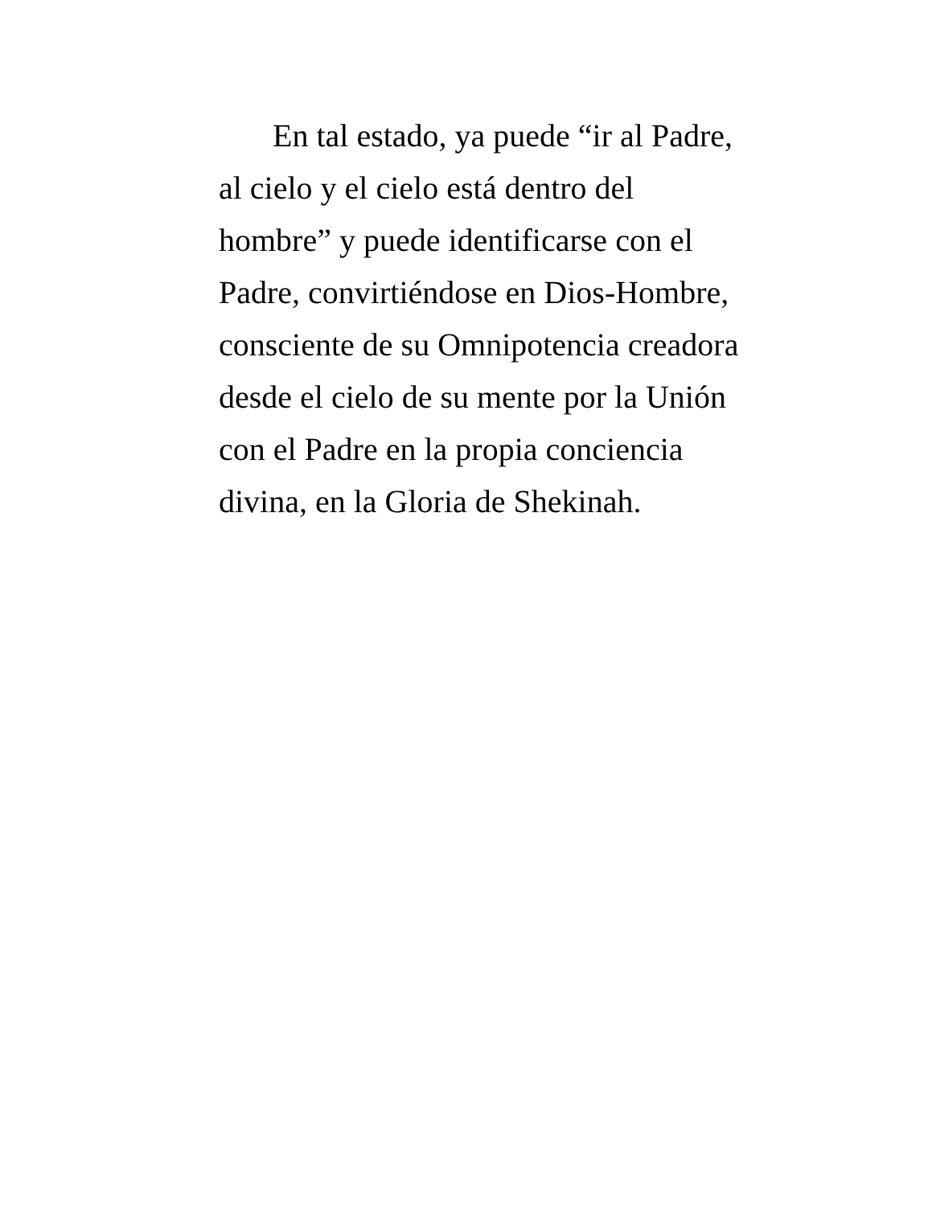En tal estado, ya puede “ir al Padre,
al cielo y el cielo está dentro del
hombre” y puede identificarse con el
Padre, convirtiéndose en Dios-Hombre,
consciente de su Omnipotencia creadora
desde el cielo de su mente por la Unión
con el Padre en la propia conciencia
divina, en la Gloria de Shekinah.